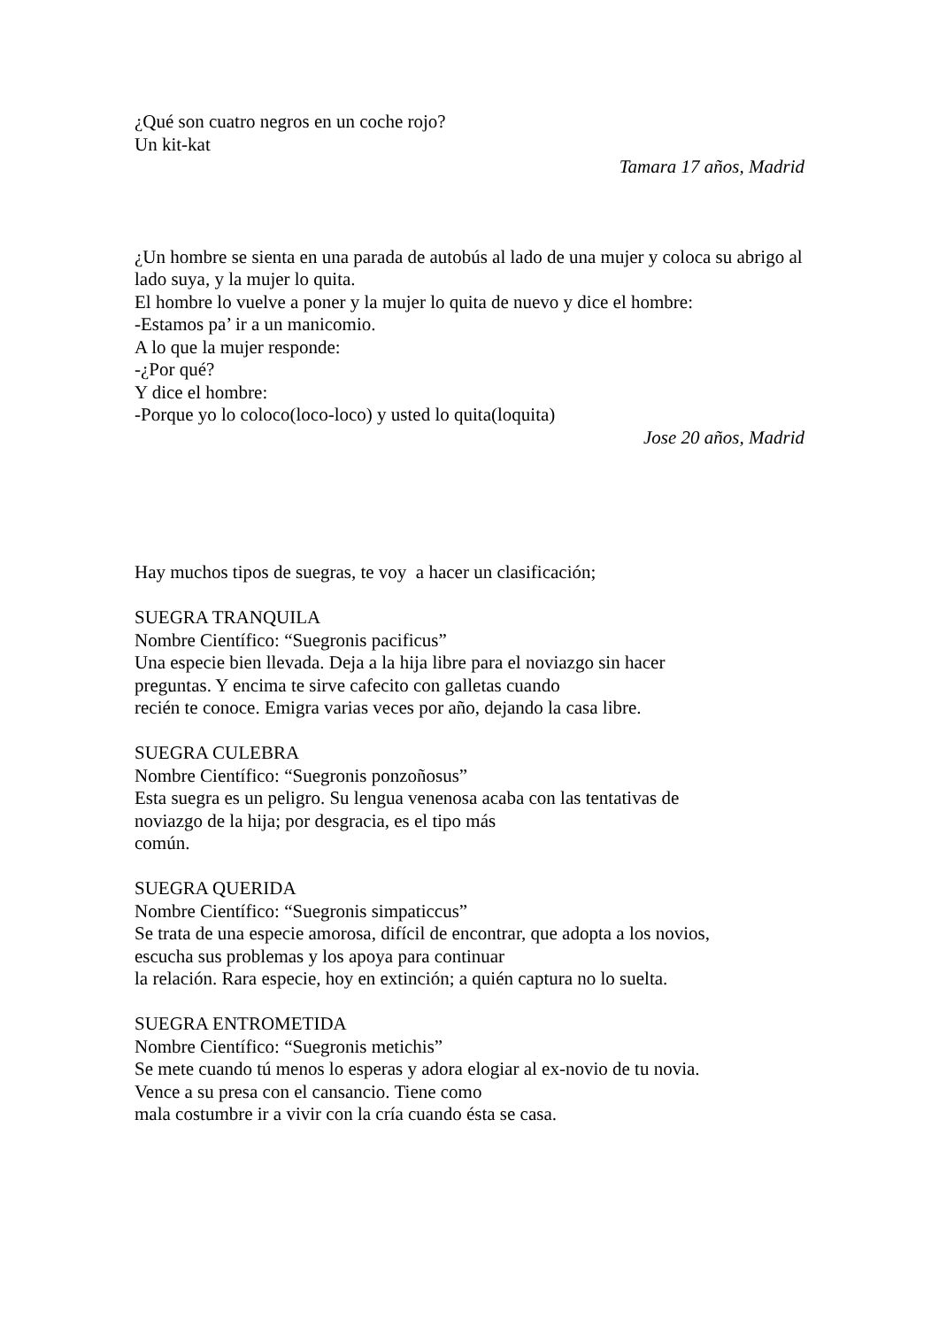¿Qué son cuatro negros en un coche rojo?
Un kit-kat
Tamara 17 años, Madrid
¿Un hombre se sienta en una parada de autobús al lado de una mujer y coloca su abrigo al lado suya, y la mujer lo quita.
El hombre lo vuelve a poner y la mujer lo quita de nuevo y dice el hombre:
-Estamos pa’ ir a un manicomio.
A lo que la mujer responde:
-¿Por qué?
Y dice el hombre:
-Porque yo lo coloco(loco-loco) y usted lo quita(loquita)
Jose 20 años, Madrid
Hay muchos tipos de suegras, te voy a hacer un clasificación;
SUEGRA TRANQUILA
Nombre Científico: “Suegronis pacificus”
Una especie bien llevada. Deja a la hija libre para el noviazgo sin hacer
preguntas. Y encima te sirve cafecito con galletas cuando
recién te conoce. Emigra varias veces por año, dejando la casa libre.
SUEGRA CULEBRA
Nombre Científico: “Suegronis ponzoñosus”
Esta suegra es un peligro. Su lengua venenosa acaba con las tentativas de
noviazgo de la hija; por desgracia, es el tipo más
común.
SUEGRA QUERIDA
Nombre Científico: “Suegronis simpaticcus”
Se trata de una especie amorosa, difícil de encontrar, que adopta a los novios,
escucha sus problemas y los apoya para continuar
la relación. Rara especie, hoy en extinción; a quién captura no lo suelta.
SUEGRA ENTROMETIDA
Nombre Científico: “Suegronis metichis”
Se mete cuando tú menos lo esperas y adora elogiar al ex-novio de tu novia.
Vence a su presa con el cansancio. Tiene como
mala costumbre ir a vivir con la cría cuando ésta se casa.